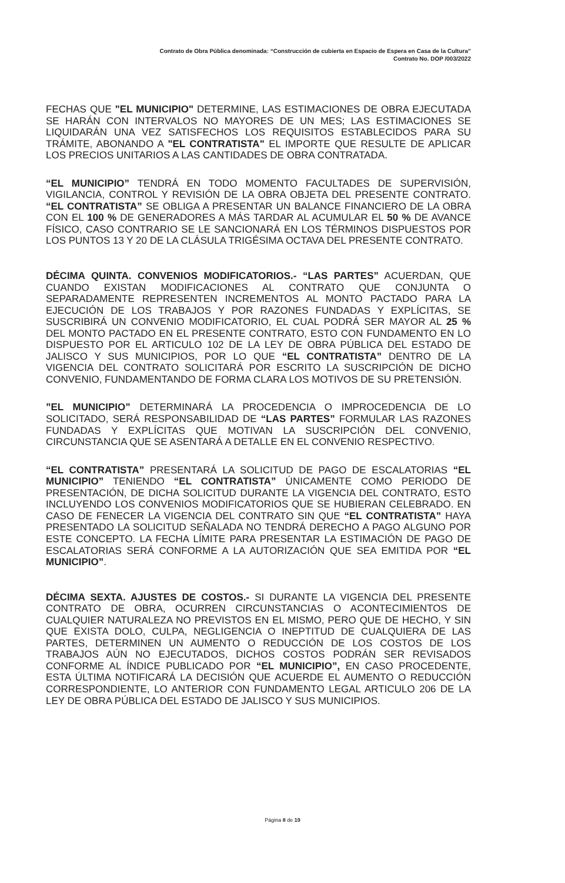Contrato de Obra Pública denominada: “Construcción de cubierta en Espacio de Espera en Casa de la Cultura”
Contrato No. DOP /003/2022
FECHAS QUE "EL MUNICIPIO" DETERMINE, LAS ESTIMACIONES DE OBRA EJECUTADA SE HARÁN CON INTERVALOS NO MAYORES DE UN MES; LAS ESTIMACIONES SE LIQUIDARÁN UNA VEZ SATISFECHOS LOS REQUISITOS ESTABLECIDOS PARA SU TRÁMITE, ABONANDO A "EL CONTRATISTA" EL IMPORTE QUE RESULTE DE APLICAR LOS PRECIOS UNITARIOS A LAS CANTIDADES DE OBRA CONTRATADA.
“EL MUNICIPIO” TENDRÁ EN TODO MOMENTO FACULTADES DE SUPERVISIÓN, VIGILANCIA, CONTROL Y REVISIÓN DE LA OBRA OBJETA DEL PRESENTE CONTRATO. “EL CONTRATISTA” SE OBLIGA A PRESENTAR UN BALANCE FINANCIERO DE LA OBRA CON EL 100 % DE GENERADORES A MÁS TARDAR AL ACUMULAR EL 50 % DE AVANCE FÍSICO, CASO CONTRARIO SE LE SANCIONARÁ EN LOS TÉRMINOS DISPUESTOS POR LOS PUNTOS 13 Y 20 DE LA CLÁSULA TRIGÉSIMA OCTAVA DEL PRESENTE CONTRATO.
DÉCIMA QUINTA. CONVENIOS MODIFICATORIOS.- “LAS PARTES” ACUERDAN, QUE CUANDO EXISTAN MODIFICACIONES AL CONTRATO QUE CONJUNTA O SEPARADAMENTE REPRESENTEN INCREMENTOS AL MONTO PACTADO PARA LA EJECUCIÓN DE LOS TRABAJOS Y POR RAZONES FUNDADAS Y EXPLÍCITAS, SE SUSCRIBIRÁ UN CONVENIO MODIFICATORIO, EL CUAL PODRÁ SER MAYOR AL 25 % DEL MONTO PACTADO EN EL PRESENTE CONTRATO, ESTO CON FUNDAMENTO EN LO DISPUESTO POR EL ARTICULO 102 DE LA LEY DE OBRA PÚBLICA DEL ESTADO DE JALISCO Y SUS MUNICIPIOS, POR LO QUE “EL CONTRATISTA” DENTRO DE LA VIGENCIA DEL CONTRATO SOLICITARÁ POR ESCRITO LA SUSCRIPCIÓN DE DICHO CONVENIO, FUNDAMENTANDO DE FORMA CLARA LOS MOTIVOS DE SU PRETENSIÓN.
”EL MUNICIPIO” DETERMINARÁ LA PROCEDENCIA O IMPROCEDENCIA DE LO SOLICITADO, SERÁ RESPONSABILIDAD DE “LAS PARTES” FORMULAR LAS RAZONES FUNDADAS Y EXPLÍCITAS QUE MOTIVAN LA SUSCRIPCIÓN DEL CONVENIO, CIRCUNSTANCIA QUE SE ASENTARÁ A DETALLE EN EL CONVENIO RESPECTIVO.
“EL CONTRATISTA” PRESENTARÁ LA SOLICITUD DE PAGO DE ESCALATORIAS “EL MUNICIPIO” TENIENDO “EL CONTRATISTA” ÚNICAMENTE COMO PERIODO DE PRESENTACIÓN, DE DICHA SOLICITUD DURANTE LA VIGENCIA DEL CONTRATO, ESTO INCLUYENDO LOS CONVENIOS MODIFICATORIOS QUE SE HUBIERAN CELEBRADO. EN CASO DE FENECER LA VIGENCIA DEL CONTRATO SIN QUE “EL CONTRATISTA” HAYA PRESENTADO LA SOLICITUD SEÑALADA NO TENDRÁ DERECHO A PAGO ALGUNO POR ESTE CONCEPTO. LA FECHA LÍMITE PARA PRESENTAR LA ESTIMACIÓN DE PAGO DE ESCALATORIAS SERÁ CONFORME A LA AUTORIZACIÓN QUE SEA EMITIDA POR “EL MUNICIPIO”.
DÉCIMA SEXTA. AJUSTES DE COSTOS.- SI DURANTE LA VIGENCIA DEL PRESENTE CONTRATO DE OBRA, OCURREN CIRCUNSTANCIAS O ACONTECIMIENTOS DE CUALQUIER NATURALEZA NO PREVISTOS EN EL MISMO, PERO QUE DE HECHO, Y SIN QUE EXISTA DOLO, CULPA, NEGLIGENCIA O INEPTITUD DE CUALQUIERA DE LAS PARTES, DETERMINEN UN AUMENTO O REDUCCIÓN DE LOS COSTOS DE LOS TRABAJOS AÚN NO EJECUTADOS, DICHOS COSTOS PODRÁN SER REVISADOS CONFORME AL ÍNDICE PUBLICADO POR “EL MUNICIPIO”, EN CASO PROCEDENTE, ESTA ÚLTIMA NOTIFICARÁ LA DECISIÓN QUE ACUERDE EL AUMENTO O REDUCCIÓN CORRESPONDIENTE, LO ANTERIOR CON FUNDAMENTO LEGAL ARTICULO 206 DE LA LEY DE OBRA PÚBLICA DEL ESTADO DE JALISCO Y SUS MUNICIPIOS.
Página 8 de 19